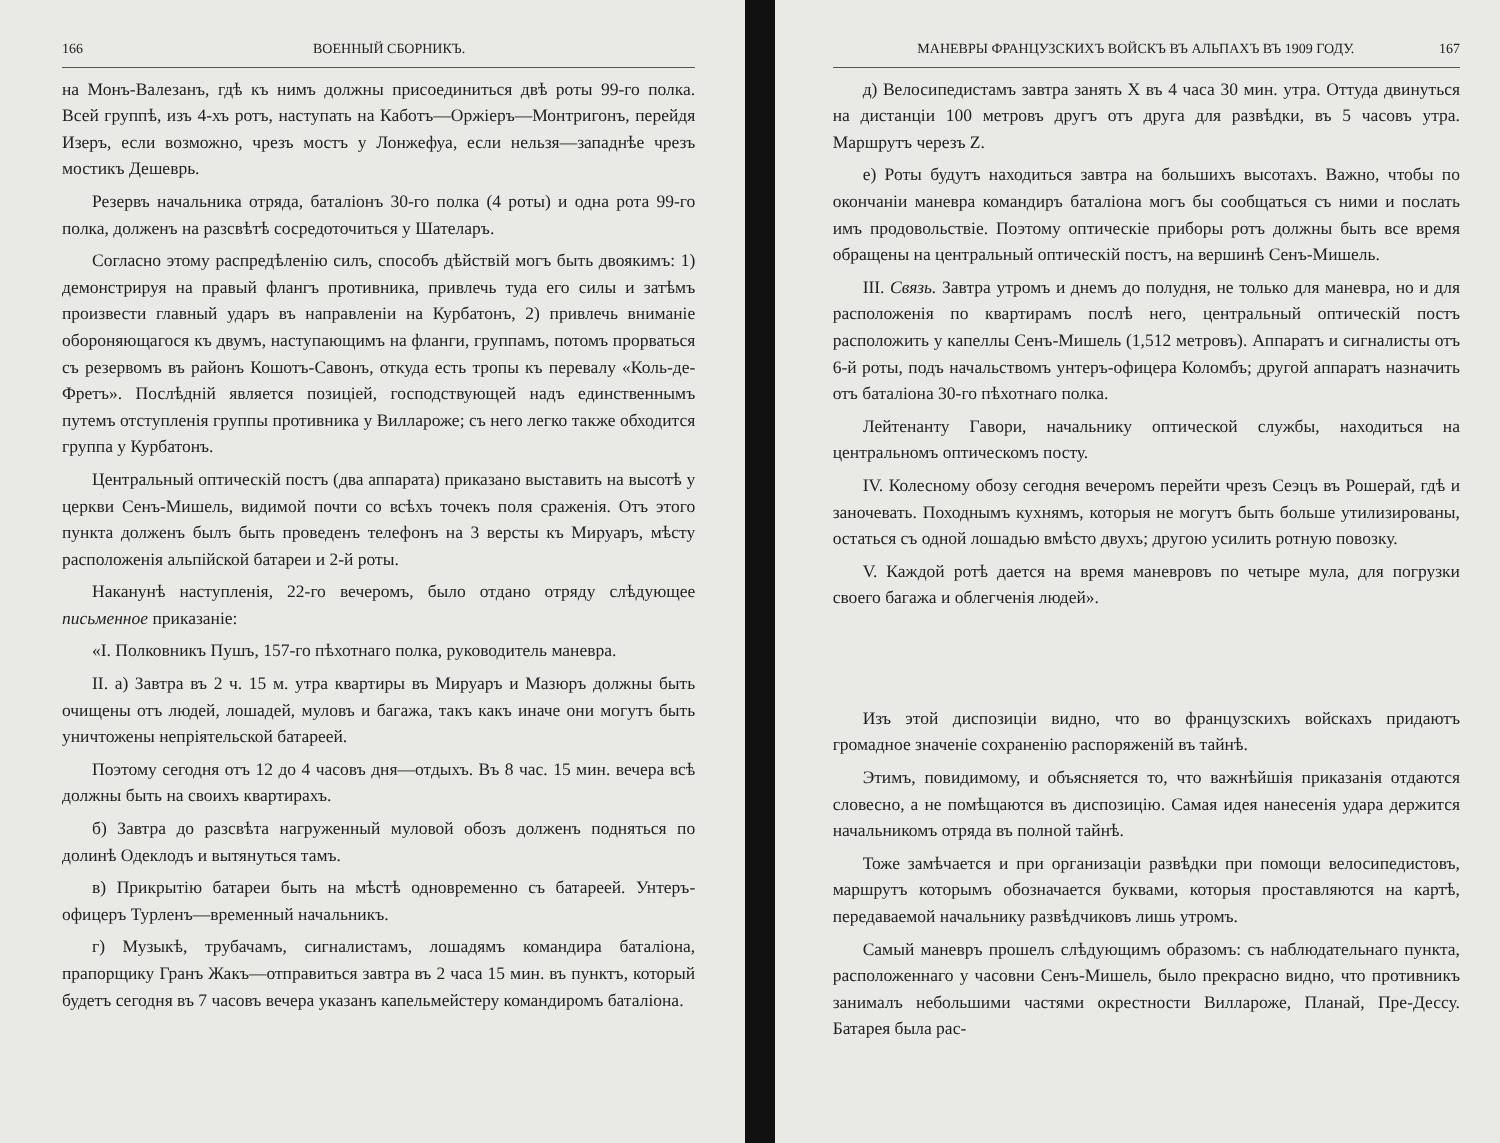166 ВОЕННЫЙ СБОРНИКЪ.
на Монъ-Валезанъ, гдѣ къ нимъ должны присоединиться двѣ роты 99-го полка. Всей группѣ, изъ 4-хъ ротъ, наступать на Каботъ—Оржіеръ—Монтригонъ, перейдя Изеръ, если возможно, чрезъ мостъ у Лонжефуа, если нельзя—западнѣе чрезъ мостикъ Дешеврь.
Резервъ начальника отряда, баталіонъ 30-го полка (4 роты) и одна рота 99-го полка, долженъ на разсвѣтѣ сосредоточиться у Шателаръ.
Согласно этому распредѣленію силъ, способъ дѣйствій могъ быть двоякимъ: 1) демонстрируя на правый флангъ противника, привлечь туда его силы и затѣмъ произвести главный ударъ въ направленіи на Курбатонъ, 2) привлечь вниманіе обороняющагося къ двумъ, наступающимъ на фланги, группамъ, потомъ прорваться съ резервомъ въ районъ Кошотъ-Савонъ, откуда есть тропы къ перевалу «Коль-де-Фретъ». Послѣдній является позиціей, господствующей надъ единственнымъ путемъ отступленія группы противника у Виллароже; съ него легко также обходится группа у Курбатонъ.
Центральный оптическій постъ (два аппарата) приказано выставить на высотѣ у церкви Сенъ-Мишель, видимой почти со всѣхъ точекъ поля сраженія. Отъ этого пункта долженъ былъ быть проведенъ телефонъ на 3 версты къ Мируаръ, мѣсту расположенія альпійской батареи и 2-й роты.
Наканунѣ наступленія, 22-го вечеромъ, было отдано отряду слѣдующее письменное приказаніе:
«I. Полковникъ Пушъ, 157-го пѣхотнаго полка, руководитель маневра.
II. а) Завтра въ 2 ч. 15 м. утра квартиры въ Мируаръ и Мазюръ должны быть очищены отъ людей, лошадей, муловъ и багажа, такъ какъ иначе они могутъ быть уничтожены непріятельской батареей.
Поэтому сегодня отъ 12 до 4 часовъ дня—отдыхъ. Въ 8 час. 15 мин. вечера всѣ должны быть на своихъ квартирахъ.
б) Завтра до разсвѣта нагруженный муловой обозъ долженъ подняться по долинѣ Одеклодъ и вытянуться тамъ.
в) Прикрытію батареи быть на мѣстѣ одновременно съ батареей. Унтеръ-офицеръ Турленъ—временный начальникъ.
г) Музыкѣ, трубачамъ, сигналистамъ, лошадямъ командира баталіона, прапорщику Гранъ Жакъ—отправиться завтра въ 2 часа 15 мин. въ пунктъ, который будетъ сегодня въ 7 часовъ вечера указанъ капельмейстеру командиромъ баталіона.
МАНЕВРЫ ФРАНЦУЗСКИХЪ ВОЙСКЪ ВЪ АЛЬПАХЪ ВЪ 1909 ГОДУ. 167
д) Велосипедистамъ завтра занять X въ 4 часа 30 мин. утра. Оттуда двинуться на дистанціи 100 метровъ другъ отъ друга для развѣдки, въ 5 часовъ утра. Маршрутъ черезъ Z.
е) Роты будутъ находиться завтра на большихъ высотахъ. Важно, чтобы по окончаніи маневра командиръ баталіона могъ бы сообщаться съ ними и послать имъ продовольствіе. Поэтому оптическіе приборы ротъ должны быть все время обращены на центральный оптическій постъ, на вершинѣ Сенъ-Мишель.
III. Связь. Завтра утромъ и днемъ до полудня, не только для маневра, но и для расположенія по квартирамъ послѣ него, центральный оптическій постъ расположить у капеллы Сенъ-Мишель (1,512 метровъ). Аппаратъ и сигналисты отъ 6-й роты, подъ начальствомъ унтеръ-офицера Коломбъ; другой аппаратъ назначить отъ баталіона 30-го пѣхотнаго полка.
Лейтенанту Гавори, начальнику оптической службы, находиться на центральномъ оптическомъ посту.
IV. Колесному обозу сегодня вечеромъ перейти чрезъ Сеэцъ въ Рошерай, гдѣ и заночевать. Походнымъ кухнямъ, которыя не могутъ быть больше утилизированы, остаться съ одной лошадью вмѣсто двухъ; другою усилить ротную повозку.
V. Каждой ротѣ дается на время маневровъ по четыре мула, для погрузки своего багажа и облегченія людей».
Изъ этой диспозиціи видно, что во французскихъ войскахъ придаютъ громадное значеніе сохраненію распоряженій въ тайнѣ.
Этимъ, повидимому, и объясняется то, что важнѣйшія приказанія отдаются словесно, а не помѣщаются въ диспозицію. Самая идея нанесенія удара держится начальникомъ отряда въ полной тайнѣ.
Тоже замѣчается и при организаціи развѣдки при помощи велосипедистовъ, маршрутъ которымъ обозначается буквами, которыя проставляются на картѣ, передаваемой начальнику развѣдчиковъ лишь утромъ.
Самый маневръ прошелъ слѣдующимъ образомъ: съ наблюдательнаго пункта, расположеннаго у часовни Сенъ-Мишель, было прекрасно видно, что противникъ занималъ небольшими частями окрестности Виллароже, Планай, Пре-Дессу. Батарея была рас-